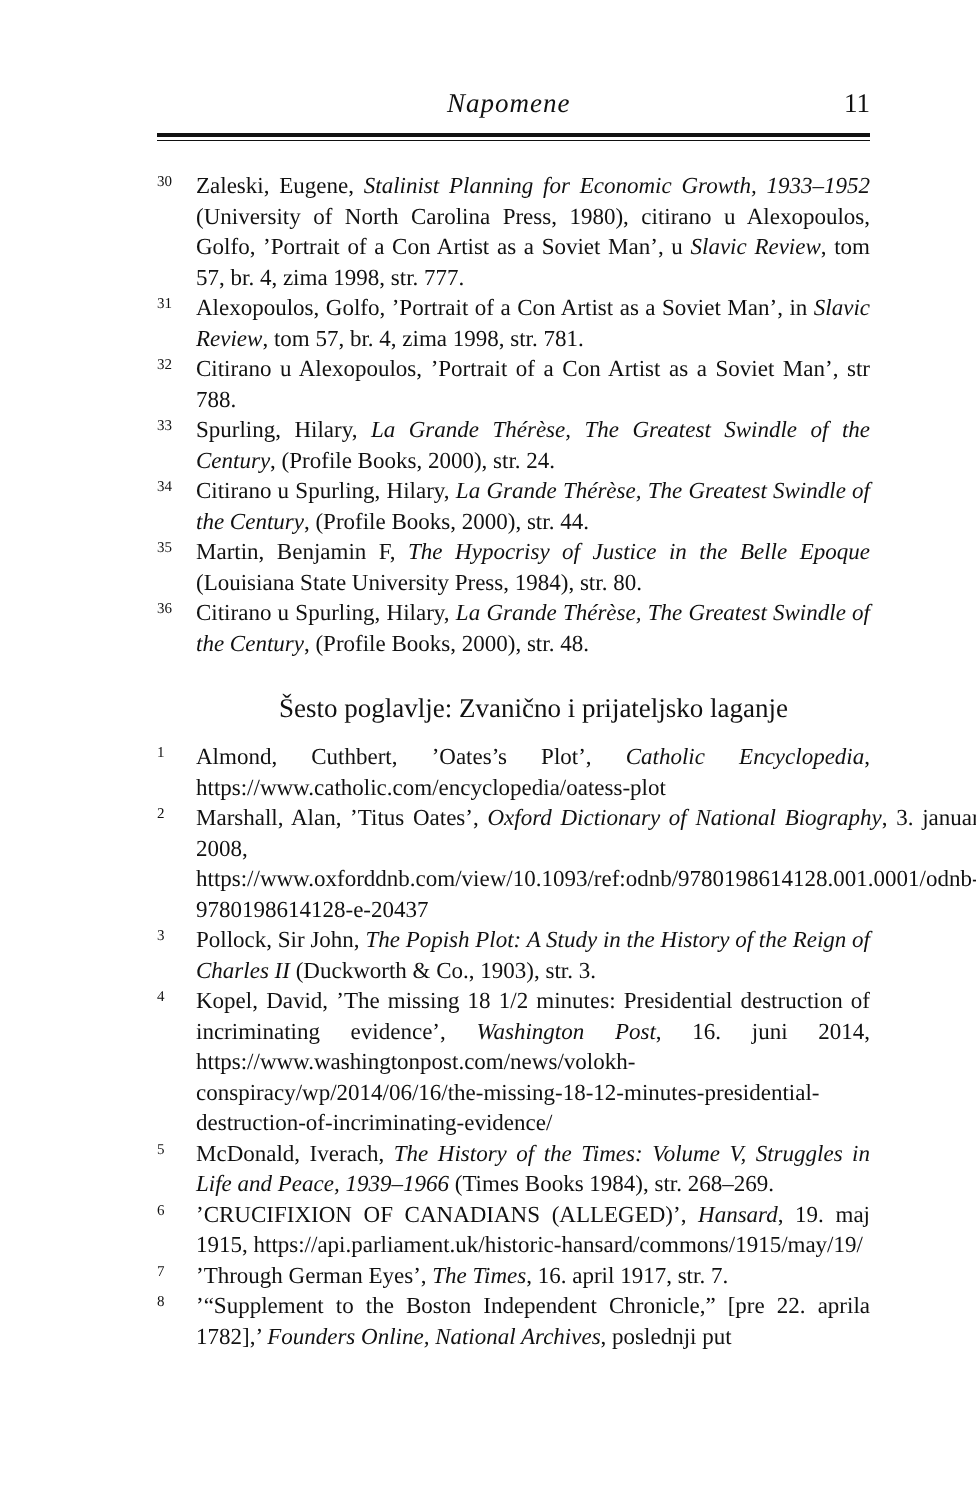Napomene 11
<sup>30</sup>
Zaleski, Eugene, Stalinist Planning for Economic Growth, 1933–1952 (University of North Carolina Press, 1980), citirano u Alexopoulos, Golfo, ’Portrait of a Con Artist as a Soviet Man’, u Slavic Review, tom 57, br. 4, zima 1998, str. 777.
<sup>31</sup>
Alexopoulos, Golfo, ’Portrait of a Con Artist as a Soviet Man’, in Slavic Review, tom 57, br. 4, zima 1998, str. 781.
<sup>32</sup>
Citirano u Alexopoulos, ’Portrait of a Con Artist as a Soviet Man’, str 788.
<sup>33</sup>
Spurling, Hilary, La Grande Thérèse, The Greatest Swindle of the Century, (Profile Books, 2000), str. 24.
<sup>34</sup>
Citirano u Spurling, Hilary, La Grande Thérèse, The Greatest Swindle of the Century, (Profile Books, 2000), str. 44.
<sup>35</sup>
Martin, Benjamin F, The Hypocrisy of Justice in the Belle Epoque (Louisiana State University Press, 1984), str. 80.
<sup>36</sup>
Citirano u Spurling, Hilary, La Grande Thérèse, The Greatest Swindle of the Century, (Profile Books, 2000), str. 48.
Šesto poglavlje: Zvanično i prijateljsko laganje
<sup>1</sup>
Almond, Cuthbert, ’Oates’s Plot’, Catholic Encyclopedia, https://www.catholic.com/encyclopedia/oatess-plot
<sup>2</sup>
Marshall, Alan, ’Titus Oates’, Oxford Dictionary of National Biography, 3. januar 2008, https://www.oxforddnb.com/view/10.1093/ref:odnb/9780198614128.001.0001/odnb-9780198614128-e-20437
<sup>3</sup>
Pollock, Sir John, The Popish Plot: A Study in the History of the Reign of Charles II (Duckworth & Co., 1903), str. 3.
<sup>4</sup>
Kopel, David, ’The missing 18 1/2 minutes: Presidential destruction of incriminating evidence’, Washington Post, 16. juni 2014, https://www.washingtonpost.com/news/volokh-conspiracy/wp/2014/06/16/the-missing-18-12-minutes-presidential-destruction-of-incriminating-evidence/
<sup>5</sup>
McDonald, Iverach, The History of the Times: Volume V, Struggles in Life and Peace, 1939–1966 (Times Books 1984), str. 268–269.
<sup>6</sup>
’CRUCIFIXION OF CANADIANS (ALLEGED)’, Hansard, 19. maj 1915, https://api.parliament.uk/historic-hansard/commons/1915/may/19/
<sup>7</sup>
’Through German Eyes’, The Times, 16. april 1917, str. 7.
<sup>8</sup>
’“Supplement to the Boston Independent Chronicle,” [pre 22. aprila 1782],’ Founders Online, National Archives, poslednji put